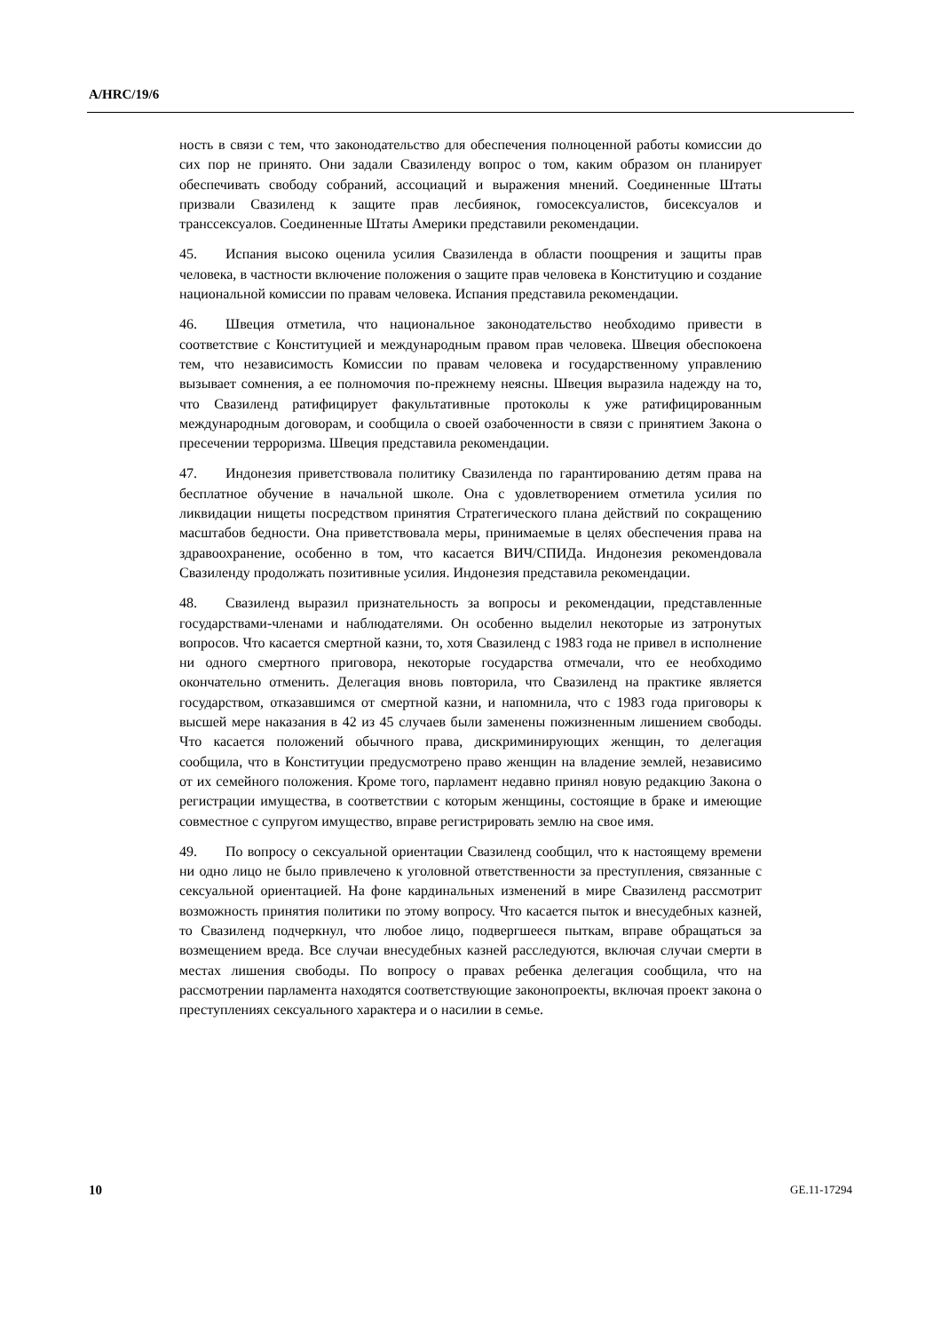A/HRC/19/6
ность в связи с тем, что законодательство для обеспечения полноценной работы комиссии до сих пор не принято. Они задали Свазиленду вопрос о том, каким образом он планирует обеспечивать свободу собраний, ассоциаций и выражения мнений. Соединенные Штаты призвали Свазиленд к защите прав лесбиянок, гомосексуалистов, бисексуалов и транссексуалов. Соединенные Штаты Америки представили рекомендации.
45. Испания высоко оценила усилия Свазиленда в области поощрения и защиты прав человека, в частности включение положения о защите прав человека в Конституцию и создание национальной комиссии по правам человека. Испания представила рекомендации.
46. Швеция отметила, что национальное законодательство необходимо привести в соответствие с Конституцией и международным правом прав человека. Швеция обеспокоена тем, что независимость Комиссии по правам человека и государственному управлению вызывает сомнения, а ее полномочия по-прежнему неясны. Швеция выразила надежду на то, что Свазиленд ратифицирует факультативные протоколы к уже ратифицированным международным договорам, и сообщила о своей озабоченности в связи с принятием Закона о пресечении терроризма. Швеция представила рекомендации.
47. Индонезия приветствовала политику Свазиленда по гарантированию детям права на бесплатное обучение в начальной школе. Она с удовлетворением отметила усилия по ликвидации нищеты посредством принятия Стратегического плана действий по сокращению масштабов бедности. Она приветствовала меры, принимаемые в целях обеспечения права на здравоохранение, особенно в том, что касается ВИЧ/СПИДа. Индонезия рекомендовала Свазиленду продолжать позитивные усилия. Индонезия представила рекомендации.
48. Свазиленд выразил признательность за вопросы и рекомендации, представленные государствами-членами и наблюдателями. Он особенно выделил некоторые из затронутых вопросов. Что касается смертной казни, то, хотя Свазиленд с 1983 года не привел в исполнение ни одного смертного приговора, некоторые государства отмечали, что ее необходимо окончательно отменить. Делегация вновь повторила, что Свазиленд на практике является государством, отказавшимся от смертной казни, и напомнила, что с 1983 года приговоры к высшей мере наказания в 42 из 45 случаев были заменены пожизненным лишением свободы. Что касается положений обычного права, дискриминирующих женщин, то делегация сообщила, что в Конституции предусмотрено право женщин на владение землей, независимо от их семейного положения. Кроме того, парламент недавно принял новую редакцию Закона о регистрации имущества, в соответствии с которым женщины, состоящие в браке и имеющие совместное с супругом имущество, вправе регистрировать землю на свое имя.
49. По вопросу о сексуальной ориентации Свазиленд сообщил, что к настоящему времени ни одно лицо не было привлечено к уголовной ответственности за преступления, связанные с сексуальной ориентацией. На фоне кардинальных изменений в мире Свазиленд рассмотрит возможность принятия политики по этому вопросу. Что касается пыток и внесудебных казней, то Свазиленд подчеркнул, что любое лицо, подвергшееся пыткам, вправе обращаться за возмещением вреда. Все случаи внесудебных казней расследуются, включая случаи смерти в местах лишения свободы. По вопросу о правах ребенка делегация сообщила, что на рассмотрении парламента находятся соответствующие законопроекты, включая проект закона о преступлениях сексуального характера и о насилии в семье.
10 GE.11-17294